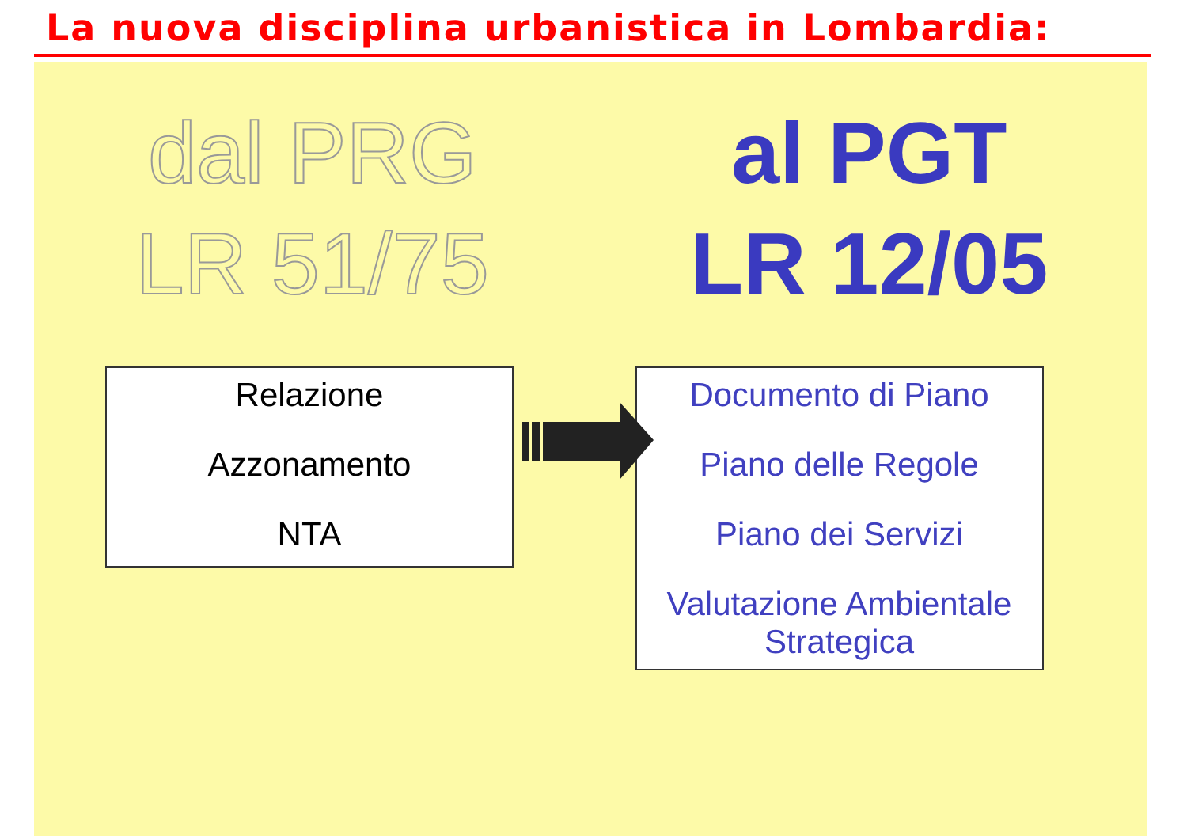La nuova disciplina urbanistica in Lombardia:
dal PRG
LR 51/75
al PGT
LR 12/05
Relazione
Azzonamento
NTA
Documento di Piano
Piano delle Regole
Piano dei Servizi
Valutazione Ambientale Strategica